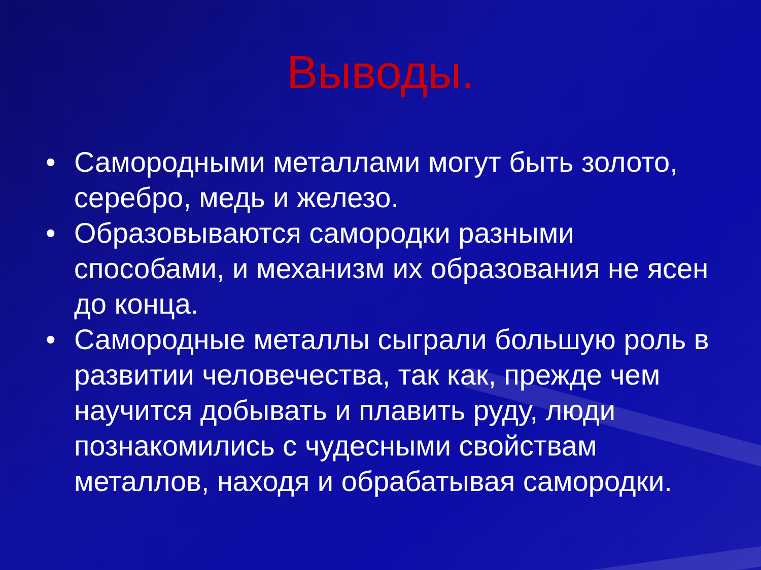Выводы.
• Самородными металлами могут быть золото, серебро, медь и железо.
• Образовываются самородки разными способами, и механизм их образования не ясен до конца.
• Самородные металлы сыграли большую роль в развитии человечества, так как, прежде чем научится добывать и плавить руду, люди познакомились с чудесными свойствам металлов, находя и обрабатывая самородки.